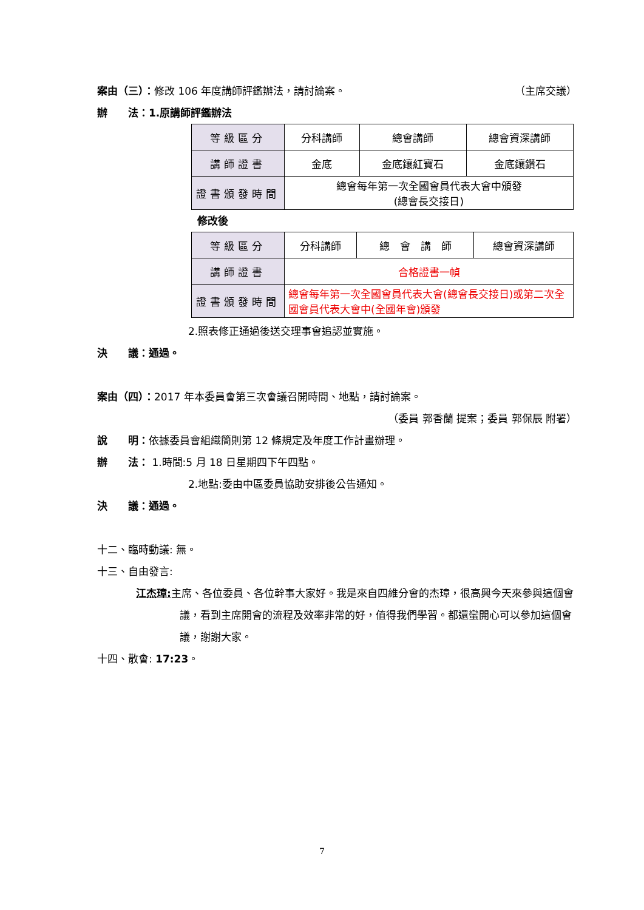案由（三）：修改 106 年度講師評鑑辦法，請討論案。 （主席交議）
辦　　法：1.原講師評鑑辦法
| 等級區分 | 分科講師 | 總會講師 | 總會資深講師 |
| 講師證書 | 金底 | 金底鑲紅寶石 | 金底鑲鑽石 |
| 證書頒發時間 | 總會每年第一次全國會員代表大會中頒發 (總會長交接日) | | |
修改後
| 等級區分 | 分科講師 | 總 會 講 師 | 總會資深講師 |
| 講師證書 | 合格證書一幀 | | |
| 證書頒發時間 | 總會每年第一次全國會員代表大會(總會長交接日)或第二次全國會員代表大會中(全國年會)頒發 | | |
2.照表修正通過後送交理事會追認並實施。
決　　議：通過。
案由（四）：2017 年本委員會第三次會議召開時間、地點，請討論案。
（委員 郭香蘭 提案；委員 郭保辰 附署）
說　　明：依據委員會組織簡則第 12 條規定及年度工作計畫辦理。
辦　　法： 1.時間:5 月 18 日星期四下午四點。
2.地點:委由中區委員協助安排後公告通知。
決　　議：通過。
十二、臨時動議: 無。
十三、自由發言:
江杰璋: 主席、各位委員、各位幹事大家好。我是來自四維分會的杰璋，很高興今天來參與這個會議，看到主席開會的流程及效率非常的好，值得我們學習。都還蠻開心可以參加這個會議，謝謝大家。
十四、散會: 17:23。
7